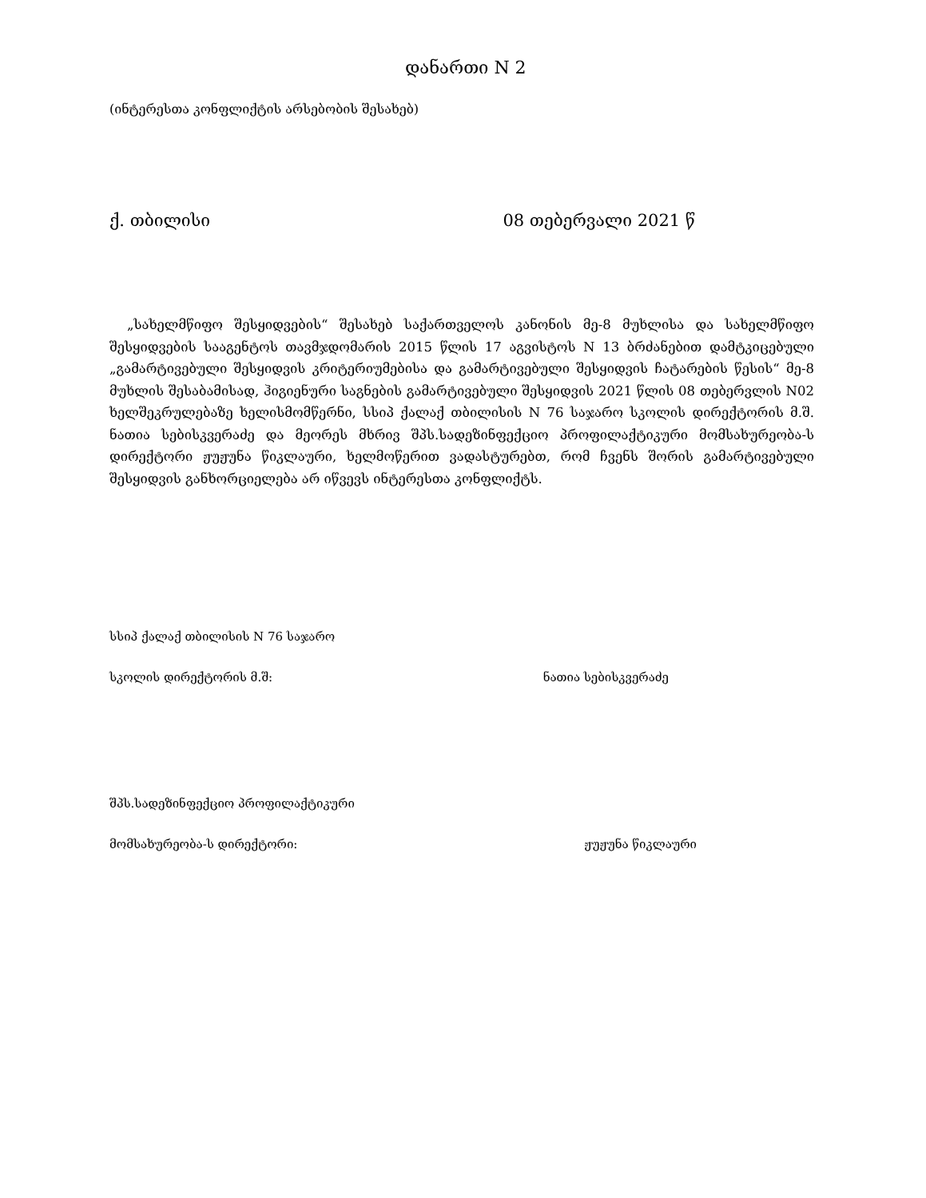დანართი N 2
(ინტერესთა კონფლიქტის არსებობის შესახებ)
ქ. თბილისი 08 თებერვალი 2021 წ
„სახელმწიფო შესყიდვების“ შესახებ საქართველოს კანონის მე-8 მუხლისა და სახელმწიფო შესყიდვების სააგენტოს თავმჯდომარის 2015 წლის 17 აგვისტოს N 13 ბრძანებით დამტკიცებული „გამარტივებული შესყიდვის კრიტერიუმებისა და გამარტივებული შესყიდვის ჩატარების წესის“ მე-8 მუხლის შესაბამისად, ჰიგიენური საგნების გამარტივებული შესყიდვის 2021 წლის 08 თებერვლის N02 ხელშეკრულებაზე ხელისმომწერნი, სსიპ ქალაქ თბილისის N 76 საჯარო სკოლის დირექტორის მ.შ. ნათია სებისკვერაძე და მეორეს მხრივ შპს.სადეზინფექციო პროფილაქტიკური მომსახურეობა-ს დირექტორი ჟუჟუნა წიკლაური, ხელმოწერით ვადასტურებთ, რომ ჩვენს შორის გამარტივებული შესყიდვის განხორციელება არ იწვევს ინტერესთა კონფლიქტს.
სსიპ ქალაქ თბილისის N 76 საჯარო
სკოლის დირექტორის მ.შ: ნათია სებისკვერაძე
შპს.სადეზინფექციო პროფილაქტიკური
მომსახურეობა-ს დირექტორი: ჟუჟუნა წიკლაური